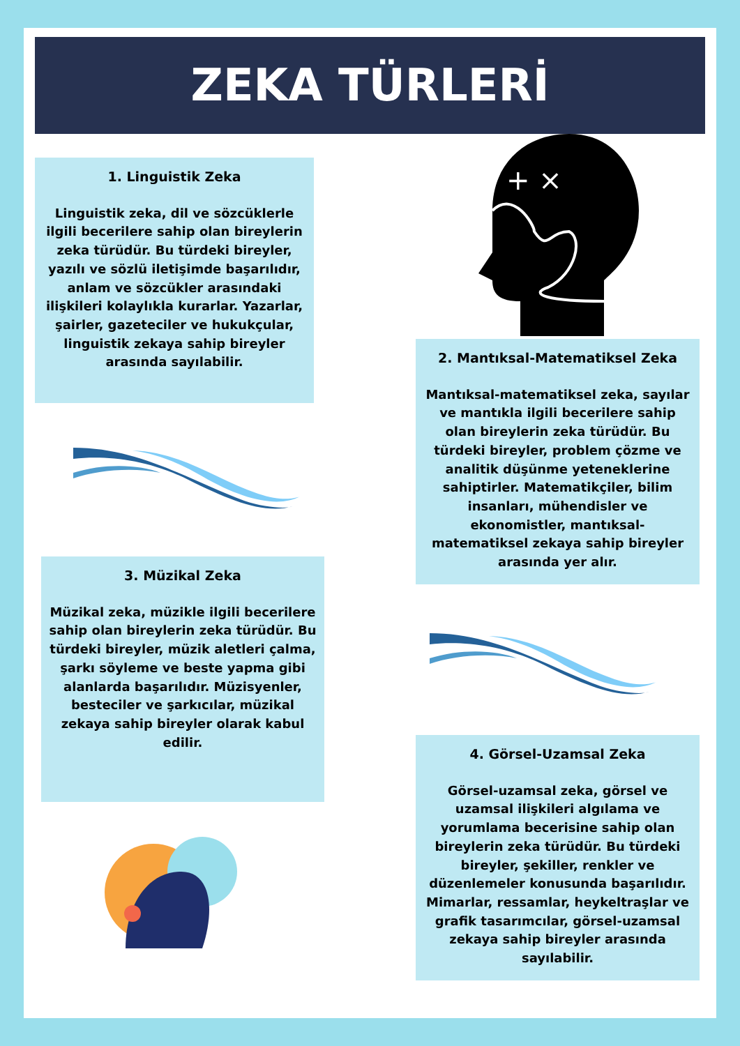ZEKA TÜRLERİ
1. Linguistik Zeka
Linguistik zeka, dil ve sözcüklerle ilgili becerilere sahip olan bireylerin zeka türüdür. Bu türdeki bireyler, yazılı ve sözlü iletişimde başarılıdır, anlam ve sözcükler arasındaki ilişkileri kolaylıkla kurarlar. Yazarlar, şairler, gazeteciler ve hukukçular, linguistik zekaya sahip bireyler arasında sayılabilir.
3. Müzikal Zeka
Müzikal zeka, müzikle ilgili becerilere sahip olan bireylerin zeka türüdür. Bu türdeki bireyler, müzik aletleri çalma, şarkı söyleme ve beste yapma gibi alanlarda başarılıdır. Müzisyenler, besteciler ve şarkıcılar, müzikal zekaya sahip bireyler olarak kabul edilir.
+ ×
2. Mantıksal-Matematiksel Zeka
Mantıksal-matematiksel zeka, sayılar ve mantıkla ilgili becerilere sahip olan bireylerin zeka türüdür. Bu türdeki bireyler, problem çözme ve analitik düşünme yeteneklerine sahiptirler. Matematikçiler, bilim insanları, mühendisler ve ekonomistler, mantıksal-matematiksel zekaya sahip bireyler arasında yer alır.
4. Görsel-Uzamsal Zeka
Görsel-uzamsal zeka, görsel ve uzamsal ilişkileri algılama ve yorumlama becerisine sahip olan bireylerin zeka türüdür. Bu türdeki bireyler, şekiller, renkler ve düzenlemeler konusunda başarılıdır. Mimarlar, ressamlar, heykeltraşlar ve grafik tasarımcılar, görsel-uzamsal zekaya sahip bireyler arasında sayılabilir.